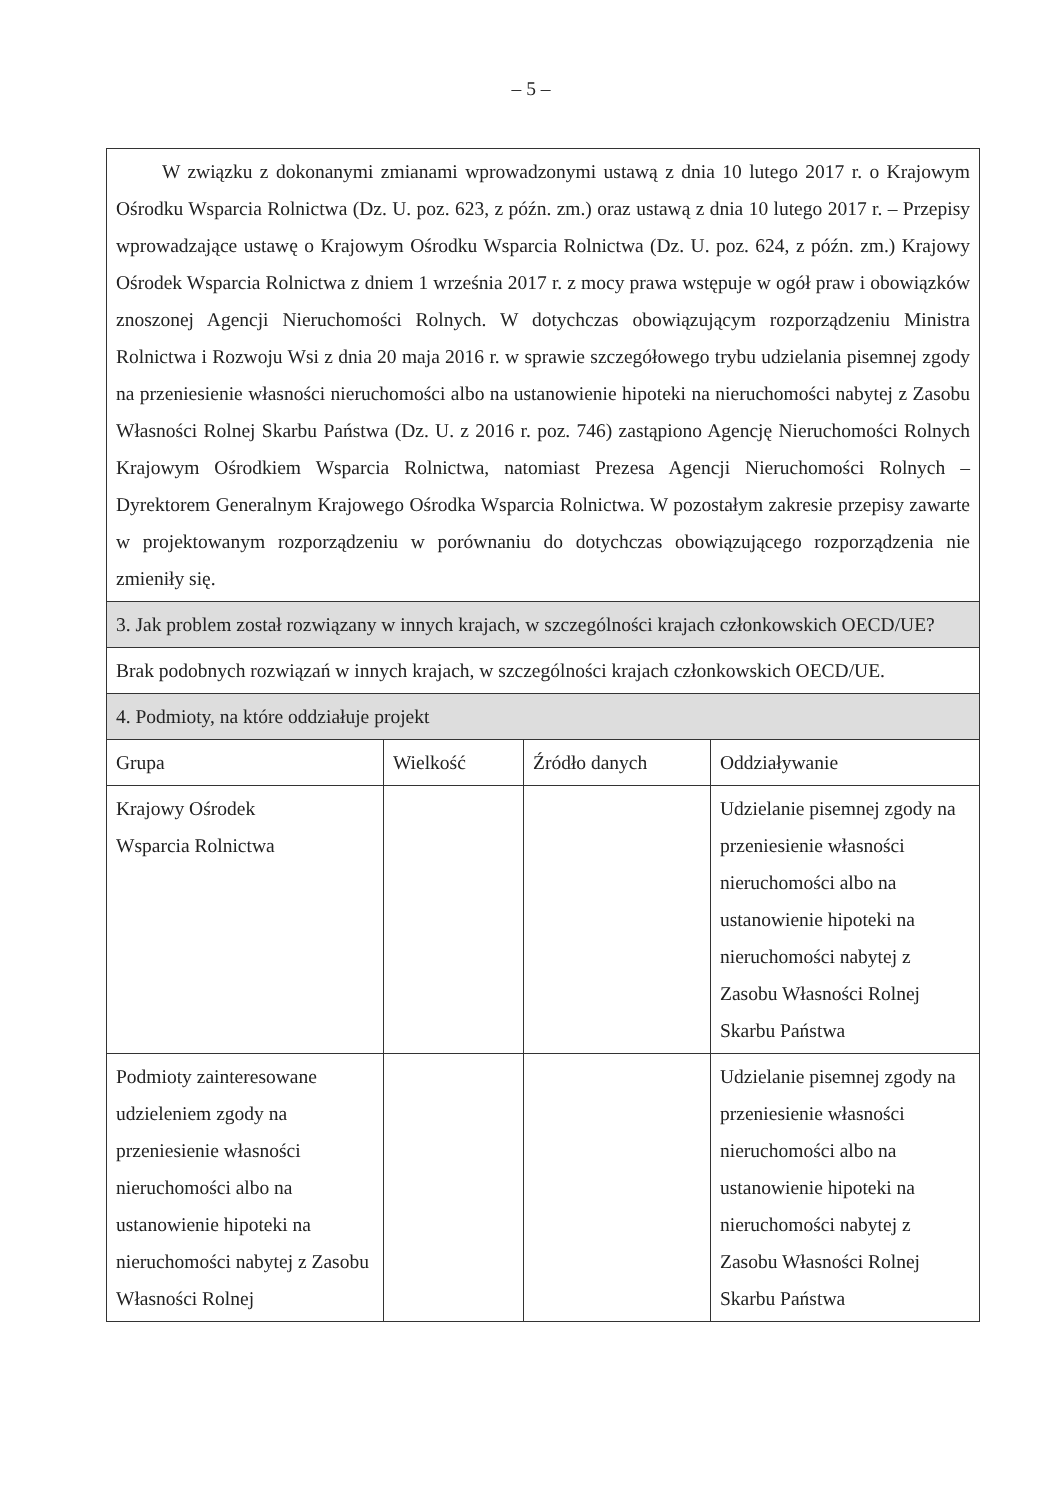– 5 –
| W związku z dokonanymi zmianami wprowadzonymi ustawą z dnia 10 lutego 2017 r. o Krajowym Ośrodku Wsparcia Rolnictwa (Dz. U. poz. 623, z późn. zm.) oraz ustawą z dnia 10 lutego 2017 r. – Przepisy wprowadzające ustawę o Krajowym Ośrodku Wsparcia Rolnictwa (Dz. U. poz. 624, z późn. zm.) Krajowy Ośrodek Wsparcia Rolnictwa z dniem 1 września 2017 r. z mocy prawa wstępuje w ogół praw i obowiązków znoszonej Agencji Nieruchomości Rolnych. W dotychczas obowiązującym rozporządzeniu Ministra Rolnictwa i Rozwoju Wsi z dnia 20 maja 2016 r. w sprawie szczegółowego trybu udzielania pisemnej zgody na przeniesienie własności nieruchomości albo na ustanowienie hipoteki na nieruchomości nabytej z Zasobu Własności Rolnej Skarbu Państwa (Dz. U. z 2016 r. poz. 746) zastąpiono Agencję Nieruchomości Rolnych Krajowym Ośrodkiem Wsparcia Rolnictwa, natomiast Prezesa Agencji Nieruchomości Rolnych – Dyrektorem Generalnym Krajowego Ośrodka Wsparcia Rolnictwa. W pozostałym zakresie przepisy zawarte w projektowanym rozporządzeniu w porównaniu do dotychczas obowiązującego rozporządzenia nie zmieniły się. | | | |
| 3. Jak problem został rozwiązany w innych krajach, w szczególności krajach członkowskich OECD/UE? | | | |
| Brak podobnych rozwiązań w innych krajach, w szczególności krajach członkowskich OECD/UE. | | | |
| 4. Podmioty, na które oddziałuje projekt | | | |
| Grupa | Wielkość | Źródło danych | Oddziaływanie |
| Krajowy Ośrodek Wsparcia Rolnictwa | | | Udzielanie pisemnej zgody na przeniesienie własności nieruchomości albo na ustanowienie hipoteki na nieruchomości nabytej z Zasobu Własności Rolnej Skarbu Państwa |
| Podmioty zainteresowane udzieleniem zgody na przeniesienie własności nieruchomości albo na ustanowienie hipoteki na nieruchomości nabytej z Zasobu Własności Rolnej | | | Udzielanie pisemnej zgody na przeniesienie własności nieruchomości albo na ustanowienie hipoteki na nieruchomości nabytej z Zasobu Własności Rolnej Skarbu Państwa |